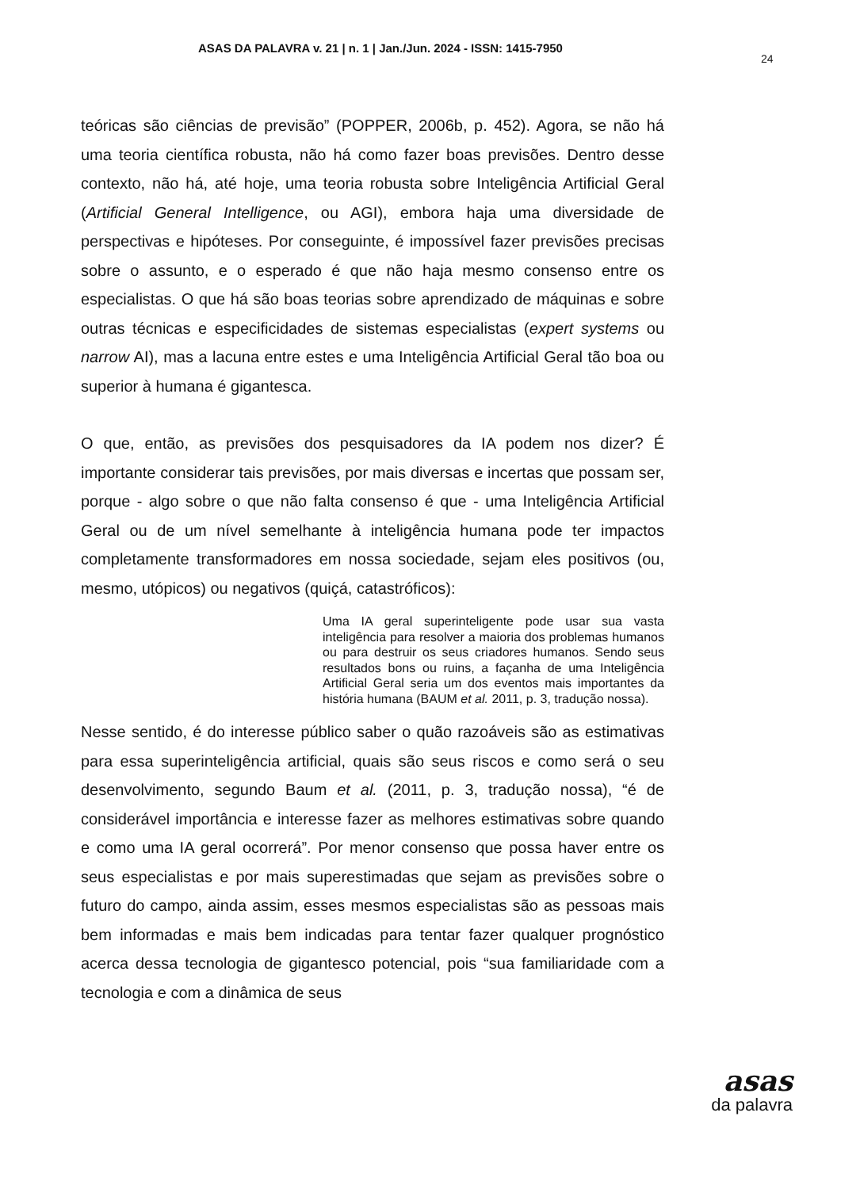ASAS DA PALAVRA v. 21 | n. 1 | Jan./Jun. 2024 - ISSN: 1415-7950
24
teóricas são ciências de previsão” (POPPER, 2006b, p. 452). Agora, se não há uma teoria científica robusta, não há como fazer boas previsões. Dentro desse contexto, não há, até hoje, uma teoria robusta sobre Inteligência Artificial Geral (Artificial General Intelligence, ou AGI), embora haja uma diversidade de perspectivas e hipóteses. Por conseguinte, é impossível fazer previsões precisas sobre o assunto, e o esperado é que não haja mesmo consenso entre os especialistas. O que há são boas teorias sobre aprendizado de máquinas e sobre outras técnicas e especificidades de sistemas especialistas (expert systems ou narrow AI), mas a lacuna entre estes e uma Inteligência Artificial Geral tão boa ou superior à humana é gigantesca.
O que, então, as previsões dos pesquisadores da IA podem nos dizer? É importante considerar tais previsões, por mais diversas e incertas que possam ser, porque - algo sobre o que não falta consenso é que - uma Inteligência Artificial Geral ou de um nível semelhante à inteligência humana pode ter impactos completamente transformadores em nossa sociedade, sejam eles positivos (ou, mesmo, utópicos) ou negativos (quiçá, catastróficos):
Uma IA geral superinteligente pode usar sua vasta inteligência para resolver a maioria dos problemas humanos ou para destruir os seus criadores humanos. Sendo seus resultados bons ou ruins, a façanha de uma Inteligência Artificial Geral seria um dos eventos mais importantes da história humana (BAUM et al. 2011, p. 3, tradução nossa).
Nesse sentido, é do interesse público saber o quão razoáveis são as estimativas para essa superinteligência artificial, quais são seus riscos e como será o seu desenvolvimento, segundo Baum et al. (2011, p. 3, tradução nossa), “é de considerável importância e interesse fazer as melhores estimativas sobre quando e como uma IA geral ocorrerá”. Por menor consenso que possa haver entre os seus especialistas e por mais superestimadas que sejam as previsões sobre o futuro do campo, ainda assim, esses mesmos especialistas são as pessoas mais bem informadas e mais bem indicadas para tentar fazer qualquer prognóstico acerca dessa tecnologia de gigantesco potencial, pois “sua familiaridade com a tecnologia e com a dinâmica de seus
asas
da palavra